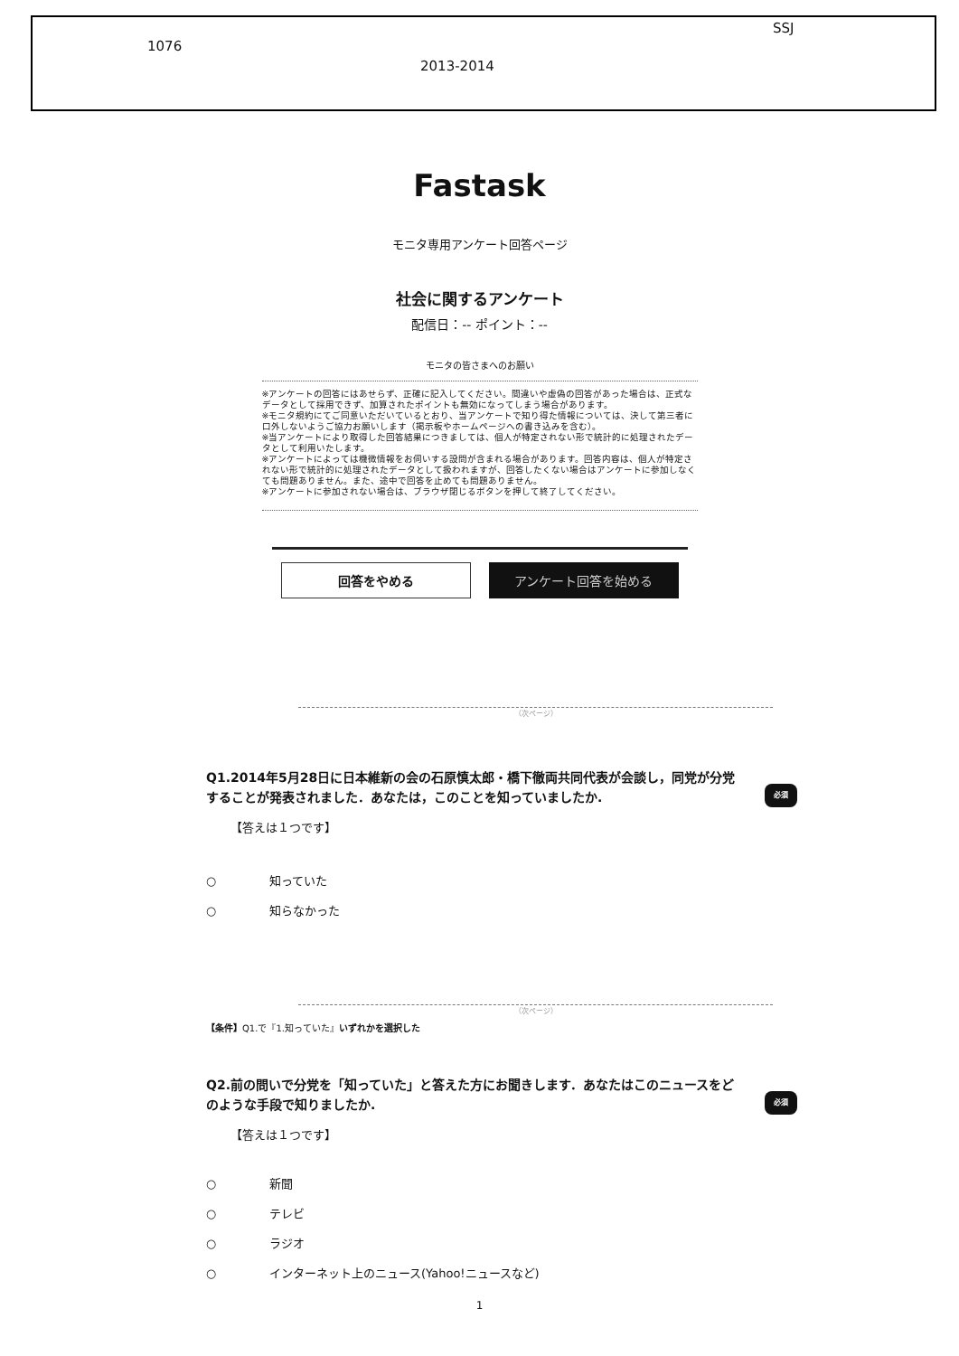SSJ
1076
2013-2014
Fastask
モニタ専用アンケート回答ページ
社会に関するアンケート
配信日：-- ポイント：--
モニタの皆さまへのお願い
※アンケートの回答にはあせらず、正確に記入してください。間違いや虚偽の回答があった場合は、正式なデータとして採用できず、加算されたポイントも無効になってしまう場合があります。
※モニタ規約にてご同意いただいているとおり、当アンケートで知り得た情報については、決して第三者に口外しないようご協力お願いします（掲示板やホームページへの書き込みを含む）。
※当アンケートにより取得した回答結果につきましては、個人が特定されない形で統計的に処理されたデータとして利用いたします。
※アンケートによっては機微情報をお伺いする設問が含まれる場合があります。回答内容は、個人が特定されない形で統計的に処理されたデータとして扱われますが、回答したくない場合はアンケートに参加しなくても問題ありません。また、途中で回答を止めても問題ありません。
※アンケートに参加されない場合は、ブラウザ閉じるボタンを押して終了してください。
回答をやめる
アンケート回答を始める
（次ページ）
Q1.2014年5月28日に日本維新の会の石原慎太郎・橋下徹両共同代表が会談し，同党が分党することが発表されました．あなたは，このことを知っていましたか.
必須
【答えは１つです】
○ 知っていた
○ 知らなかった
（次ページ）
【条件】Q1.で『1.知っていた』いずれかを選択した
Q2.前の問いで分党を「知っていた」と答えた方にお聞きします．あなたはこのニュースをどのような手段で知りましたか.
必須
【答えは１つです】
○ 新聞
○ テレビ
○ ラジオ
○ インターネット上のニュース(Yahoo!ニュースなど)
1